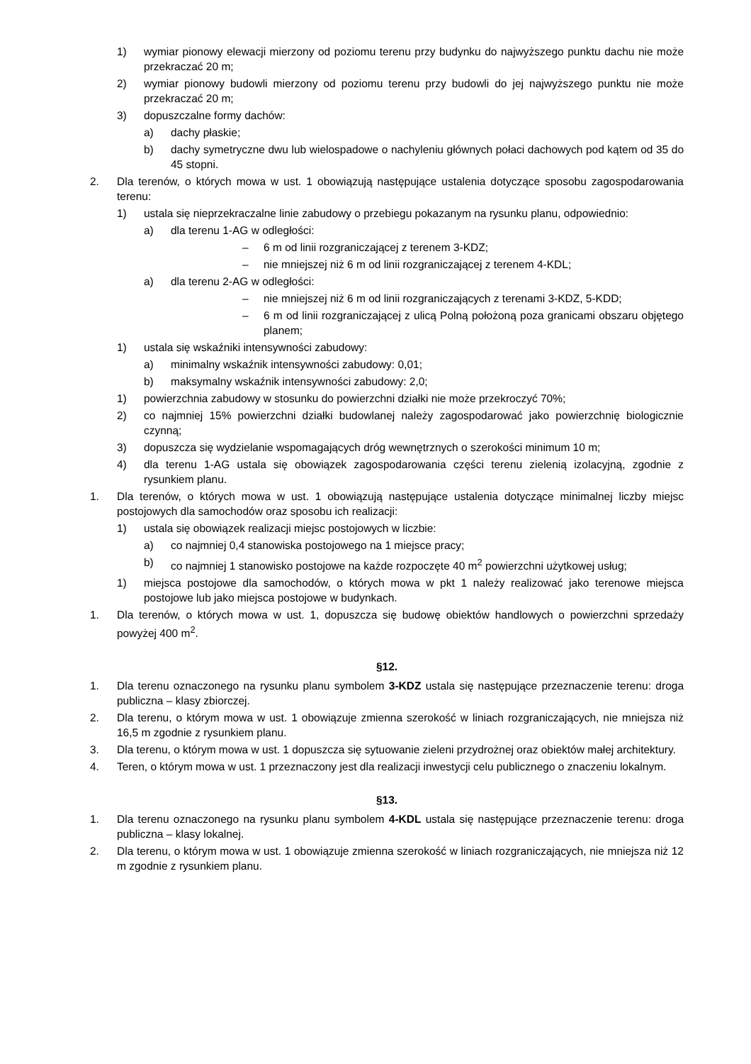1) wymiar pionowy elewacji mierzony od poziomu terenu przy budynku do najwyższego punktu dachu nie może przekraczać 20 m;
2) wymiar pionowy budowli mierzony od poziomu terenu przy budowli do jej najwyższego punktu nie może przekraczać 20 m;
3) dopuszczalne formy dachów:
a) dachy płaskie;
b) dachy symetryczne dwu lub wielospadowe o nachyleniu głównych połaci dachowych pod kątem od 35 do 45 stopni.
2. Dla terenów, o których mowa w ust. 1 obowiązują następujące ustalenia dotyczące sposobu zagospodarowania terenu:
1) ustala się nieprzekraczalne linie zabudowy o przebiegu pokazanym na rysunku planu, odpowiednio:
a) dla terenu 1-AG w odległości:
– 6 m od linii rozgraniczającej z terenem 3-KDZ;
– nie mniejszej niż 6 m od linii rozgraniczającej z terenem 4-KDL;
a) dla terenu 2-AG w odległości:
– nie mniejszej niż 6 m od linii rozgraniczających z terenami 3-KDZ, 5-KDD;
– 6 m od linii rozgraniczającej z ulicą Polną położoną poza granicami obszaru objętego planem;
1) ustala się wskaźniki intensywności zabudowy:
a) minimalny wskaźnik intensywności zabudowy: 0,01;
b) maksymalny wskaźnik intensywności zabudowy: 2,0;
1) powierzchnia zabudowy w stosunku do powierzchni działki nie może przekroczyć 70%;
2) co najmniej 15% powierzchni działki budowlanej należy zagospodarować jako powierzchnię biologicznie czynną;
3) dopuszcza się wydzielanie wspomagających dróg wewnętrznych o szerokości minimum 10 m;
4) dla terenu 1-AG ustala się obowiązek zagospodarowania części terenu zielenią izolacyjną, zgodnie z rysunkiem planu.
1. Dla terenów, o których mowa w ust. 1 obowiązują następujące ustalenia dotyczące minimalnej liczby miejsc postojowych dla samochodów oraz sposobu ich realizacji:
1) ustala się obowiązek realizacji miejsc postojowych w liczbie:
a) co najmniej 0,4 stanowiska postojowego na 1 miejsce pracy;
b) co najmniej 1 stanowisko postojowe na każde rozpoczęte 40 m<sup>2</sup> powierzchni użytkowej usług;
1) miejsca postojowe dla samochodów, o których mowa w pkt 1 należy realizować jako terenowe miejsca postojowe lub jako miejsca postojowe w budynkach.
1. Dla terenów, o których mowa w ust. 1, dopuszcza się budowę obiektów handlowych o powierzchni sprzedaży powyżej 400 m<sup>2</sup>.
§12.
1. Dla terenu oznaczonego na rysunku planu symbolem 3-KDZ ustala się następujące przeznaczenie terenu: droga publiczna – klasy zbiorczej.
2. Dla terenu, o którym mowa w ust. 1 obowiązuje zmienna szerokość w liniach rozgraniczających, nie mniejsza niż 16,5 m zgodnie z rysunkiem planu.
3. Dla terenu, o którym mowa w ust. 1 dopuszcza się sytuowanie zieleni przydrożnej oraz obiektów małej architektury.
4. Teren, o którym mowa w ust. 1 przeznaczony jest dla realizacji inwestycji celu publicznego o znaczeniu lokalnym.
§13.
1. Dla terenu oznaczonego na rysunku planu symbolem 4-KDL ustala się następujące przeznaczenie terenu: droga publiczna – klasy lokalnej.
2. Dla terenu, o którym mowa w ust. 1 obowiązuje zmienna szerokość w liniach rozgraniczających, nie mniejsza niż 12 m zgodnie z rysunkiem planu.